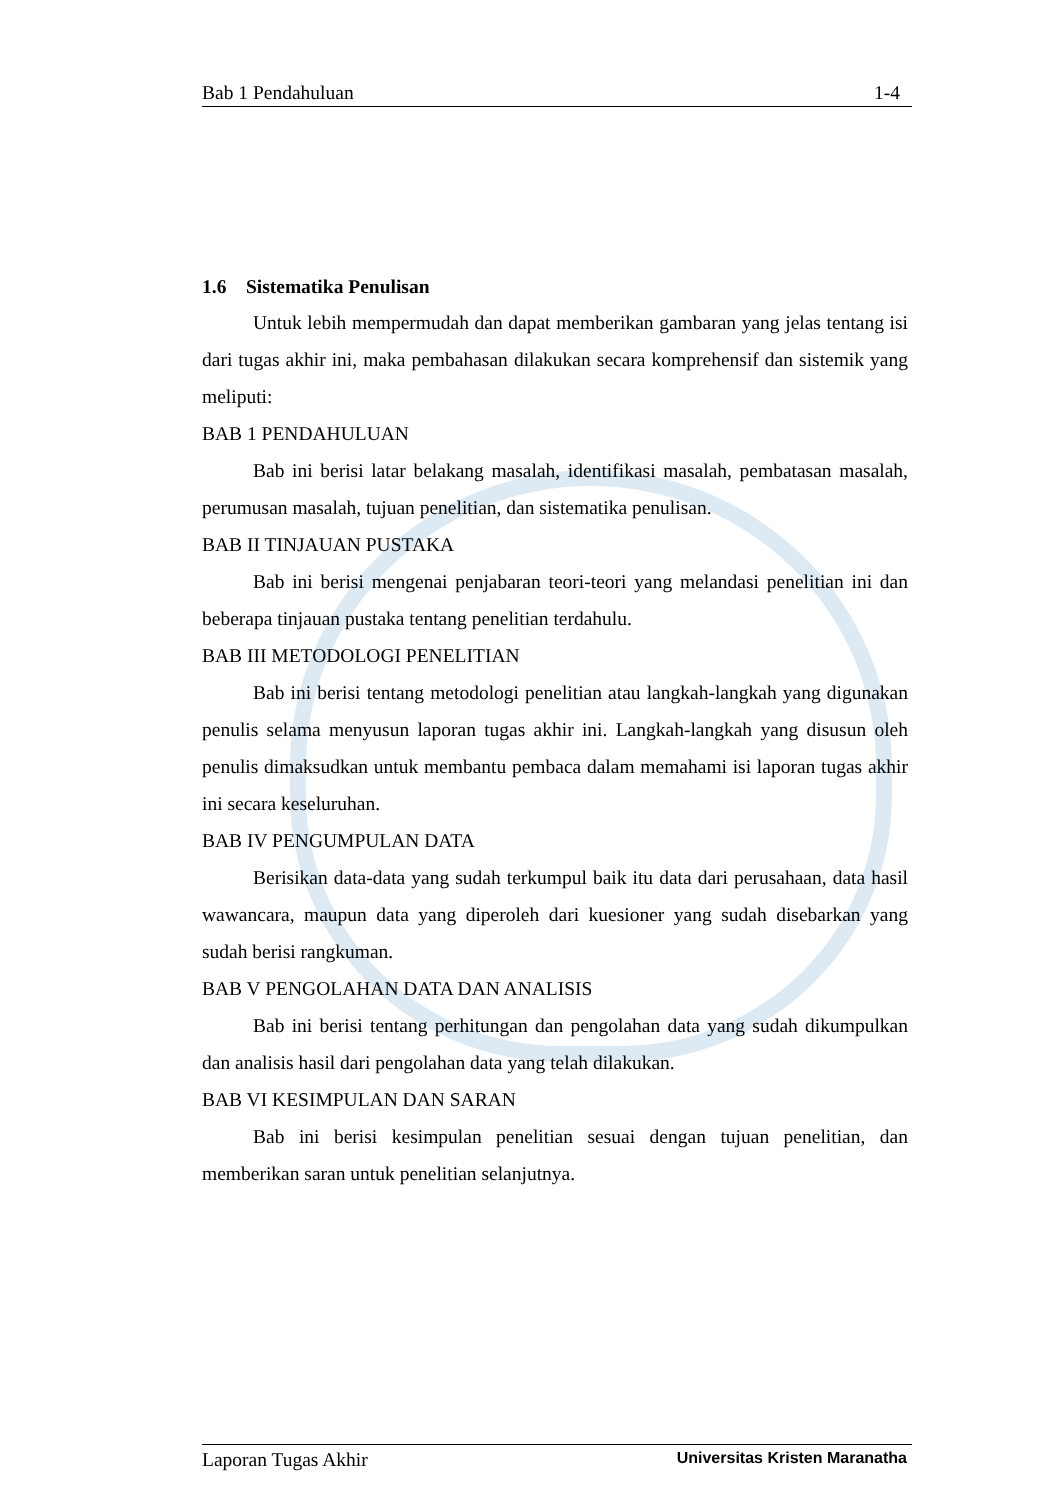Bab 1 Pendahuluan 1-4
1.6 Sistematika Penulisan
Untuk lebih mempermudah dan dapat memberikan gambaran yang jelas tentang isi dari tugas akhir ini, maka pembahasan dilakukan secara komprehensif dan sistemik yang meliputi:
BAB 1 PENDAHULUAN
Bab ini berisi latar belakang masalah, identifikasi masalah, pembatasan masalah, perumusan masalah, tujuan penelitian, dan sistematika penulisan.
BAB II TINJAUAN PUSTAKA
Bab ini berisi mengenai penjabaran teori-teori yang melandasi penelitian ini dan beberapa tinjauan pustaka tentang penelitian terdahulu.
BAB III METODOLOGI PENELITIAN
Bab ini berisi tentang metodologi penelitian atau langkah-langkah yang digunakan penulis selama menyusun laporan tugas akhir ini. Langkah-langkah yang disusun oleh penulis dimaksudkan untuk membantu pembaca dalam memahami isi laporan tugas akhir ini secara keseluruhan.
BAB IV PENGUMPULAN DATA
Berisikan data-data yang sudah terkumpul baik itu data dari perusahaan, data hasil wawancara, maupun data yang diperoleh dari kuesioner yang sudah disebarkan yang sudah berisi rangkuman.
BAB V PENGOLAHAN DATA DAN ANALISIS
Bab ini berisi tentang perhitungan dan pengolahan data yang sudah dikumpulkan dan analisis hasil dari pengolahan data yang telah dilakukan.
BAB VI KESIMPULAN DAN SARAN
Bab ini berisi kesimpulan penelitian sesuai dengan tujuan penelitian, dan memberikan saran untuk penelitian selanjutnya.
Laporan Tugas Akhir Universitas Kristen Maranatha